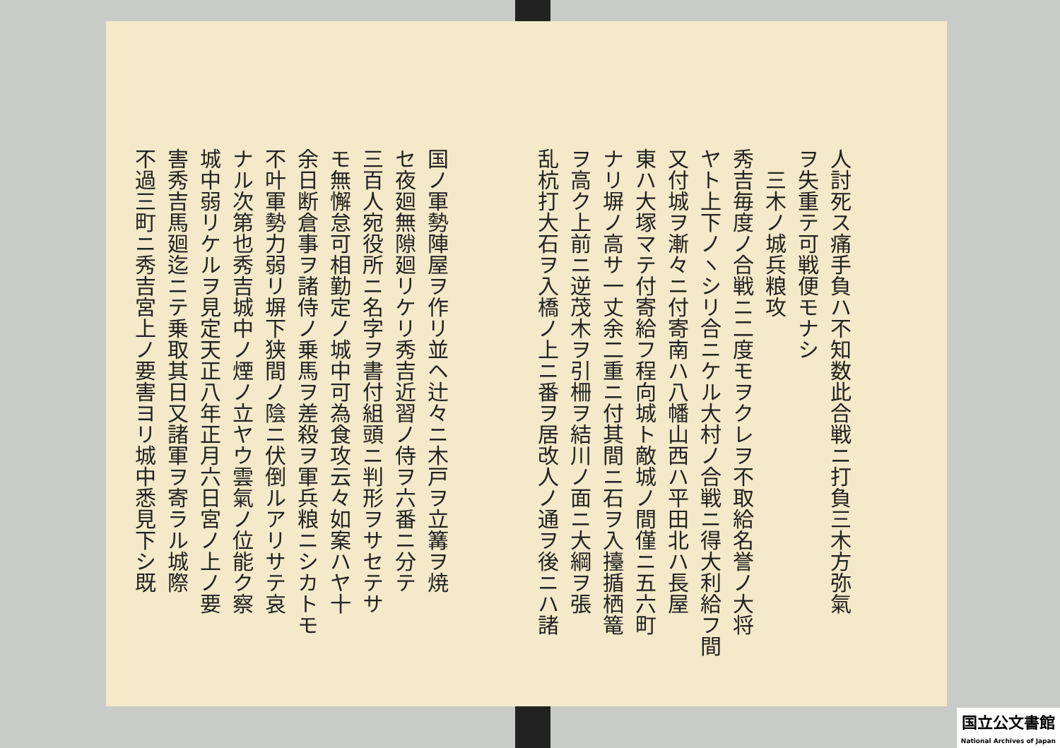人討死ス痛手負ハ不知数此合戦ニ打負三木方弥氣
ヲ失重テ可戦便モナシ
　三木ノ城兵粮攻
秀吉毎度ノ合戦ニ二度モヲクレヲ不取給名誉ノ大将
ヤト上下ノヽシリ合ニケル大村ノ合戦ニ得大利給フ間
又付城ヲ漸々ニ付寄南ハ八幡山西ハ平田北ハ長屋
東ハ大塚マテ付寄給フ程向城ト敵城ノ間僅ニ五六町
ナリ塀ノ高サ一丈余二重ニ付其間ニ石ヲ入擡揗栖篭
ヲ高ク上前ニ逆茂木ヲ引柵ヲ結川ノ面ニ大綱ヲ張
乱杭打大石ヲ入橋ノ上ニ番ヲ居改人ノ通ヲ後ニハ諸
国ノ軍勢陣屋ヲ作リ並ヘ辻々ニ木戸ヲ立篝ヲ焼
セ夜廻無隙廻リケリ秀吉近習ノ侍ヲ六番ニ分テ
三百人宛役所ニ名字ヲ書付組頭ニ判形ヲサセテサ
モ無懈怠可相勤定ノ城中可為食攻云々如案ハヤ十
余日断倉事ヲ諸侍ノ乗馬ヲ差殺ヲ軍兵粮ニシカトモ
不叶軍勢力弱リ塀下狭間ノ陰ニ伏倒ルアリサテ哀
ナル次第也秀吉城中ノ煙ノ立ヤウ雲氣ノ位能ク察
城中弱リケルヲ見定天正八年正月六日宮ノ上ノ要
害秀吉馬廻迄ニテ乗取其日又諸軍ヲ寄ラル城際
不過三町ニ秀吉宮上ノ要害ヨリ城中悉見下シ既
国立公文書館
National Archives of Japan